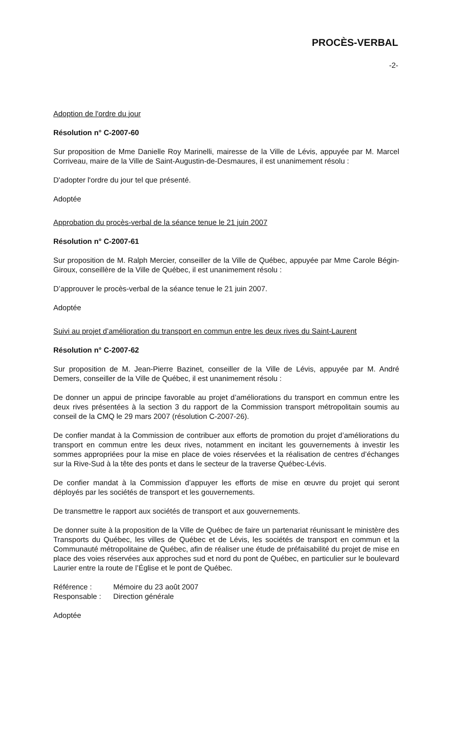PROCÈS-VERBAL
-2-
Adoption de l'ordre du jour
Résolution n° C-2007-60
Sur proposition de Mme Danielle Roy Marinelli, mairesse de la Ville de Lévis, appuyée par M. Marcel Corriveau, maire de la Ville de Saint-Augustin-de-Desmaures, il est unanimement résolu :
D'adopter l'ordre du jour tel que présenté.
Adoptée
Approbation du procès-verbal de la séance tenue le 21 juin 2007
Résolution n° C-2007-61
Sur proposition de M. Ralph Mercier, conseiller de la Ville de Québec, appuyée par Mme Carole Bégin-Giroux, conseillère de la Ville de Québec, il est unanimement résolu :
D’approuver le procès-verbal de la séance tenue le 21 juin 2007.
Adoptée
Suivi au projet d’amélioration du transport en commun entre les deux rives du Saint-Laurent
Résolution n° C-2007-62
Sur proposition de M. Jean-Pierre Bazinet, conseiller de la Ville de Lévis, appuyée par M. André Demers, conseiller de la Ville de Québec, il est unanimement résolu :
De donner un appui de principe favorable au projet d’améliorations du transport en commun entre les deux rives présentées à la section 3 du rapport de la Commission transport métropolitain soumis au conseil de la CMQ le 29 mars 2007 (résolution C-2007-26).
De confier mandat à la Commission de contribuer aux efforts de promotion du projet d’améliorations du transport en commun entre les deux rives, notamment en incitant les gouvernements à investir les sommes appropriées pour la mise en place de voies réservées et la réalisation de centres d’échanges sur la Rive-Sud à la tête des ponts et dans le secteur de la traverse Québec-Lévis.
De confier mandat à la Commission d’appuyer les efforts de mise en œuvre du projet qui seront déployés par les sociétés de transport et les gouvernements.
De transmettre le rapport aux sociétés de transport et aux gouvernements.
De donner suite à la proposition de la Ville de Québec de faire un partenariat réunissant le ministère des Transports du Québec, les villes de Québec et de Lévis, les sociétés de transport en commun et la Communauté métropolitaine de Québec, afin de réaliser une étude de préfaisabilité du projet de mise en place des voies réservées aux approches sud et nord du pont de Québec, en particulier sur le boulevard Laurier entre la route de l’Église et le pont de Québec.
Référence : Mémoire du 23 août 2007
Responsable : Direction générale
Adoptée